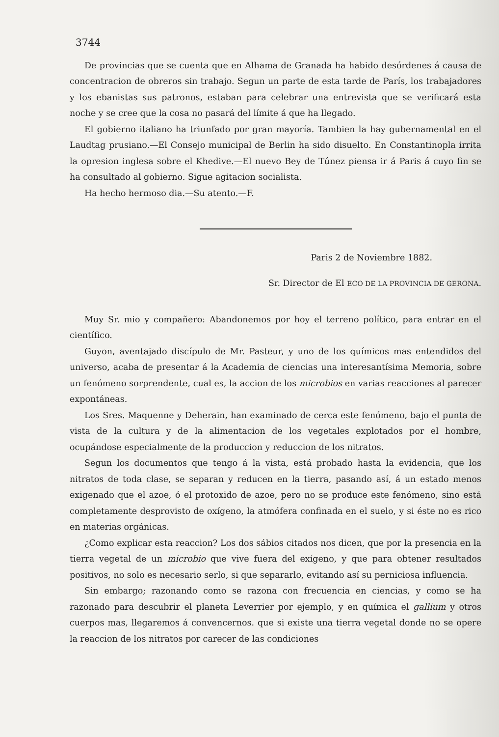3744
De provincias que se cuenta que en Alhama de Granada ha habido desórdenes á causa de concentracion de obreros sin trabajo. Segun un parte de esta tarde de París, los trabajadores y los ebanistas sus patronos, estaban para celebrar una entrevista que se verificará esta noche y se cree que la cosa no pasará del límite á que ha llegado.
El gobierno italiano ha triunfado por gran mayoría. Tambien la hay gubernamental en el Laudtag prusiano.—El Consejo municipal de Berlin ha sido disuelto. En Constantinopla irrita la opresion inglesa sobre el Khedive.—El nuevo Bey de Túnez piensa ir á Paris á cuyo fin se ha consultado al gobierno. Sigue agitacion socialista.
Ha hecho hermoso dia.—Su atento.—F.
Paris 2 de Noviembre 1882.
Sr. Director de El ECO DE LA PROVINCIA DE GERONA.
Muy Sr. mio y compañero: Abandonemos por hoy el terreno político, para entrar en el científico.
Guyon, aventajado discípulo de Mr. Pasteur, y uno de los químicos mas entendidos del universo, acaba de presentar á la Academia de ciencias una interesantísima Memoria, sobre un fenómeno sorprendente, cual es, la accion de los microbios en varias reacciones al parecer expontáneas.
Los Sres. Maquenne y Deherain, han examinado de cerca este fenómeno, bajo el punta de vista de la cultura y de la alimentacion de los vegetales explotados por el hombre, ocupándose especialmente de la produccion y reduccion de los nitratos.
Segun los documentos que tengo á la vista, está probado hasta la evidencia, que los nitratos de toda clase, se separan y reducen en la tierra, pasando así, á un estado menos exigenado que el azoe, ó el protoxido de azoe, pero no se produce este fenómeno, sino está completamente desprovisto de oxígeno, la atmófera confinada en el suelo, y si éste no es rico en materias orgánicas.
¿Como explicar esta reaccion? Los dos sábios citados nos dicen, que por la presencia en la tierra vegetal de un microbio que vive fuera del exígeno, y que para obtener resultados positivos, no solo es necesario serlo, si que separarlo, evitando así su perniciosa influencia.
Sin embargo; razonando como se razona con frecuencia en ciencias, y como se ha razonado para descubrir el planeta Leverrier por ejemplo, y en química el gallium y otros cuerpos mas, llegaremos á convencernos. que si existe una tierra vegetal donde no se opere la reaccion de los nitratos por carecer de las condiciones